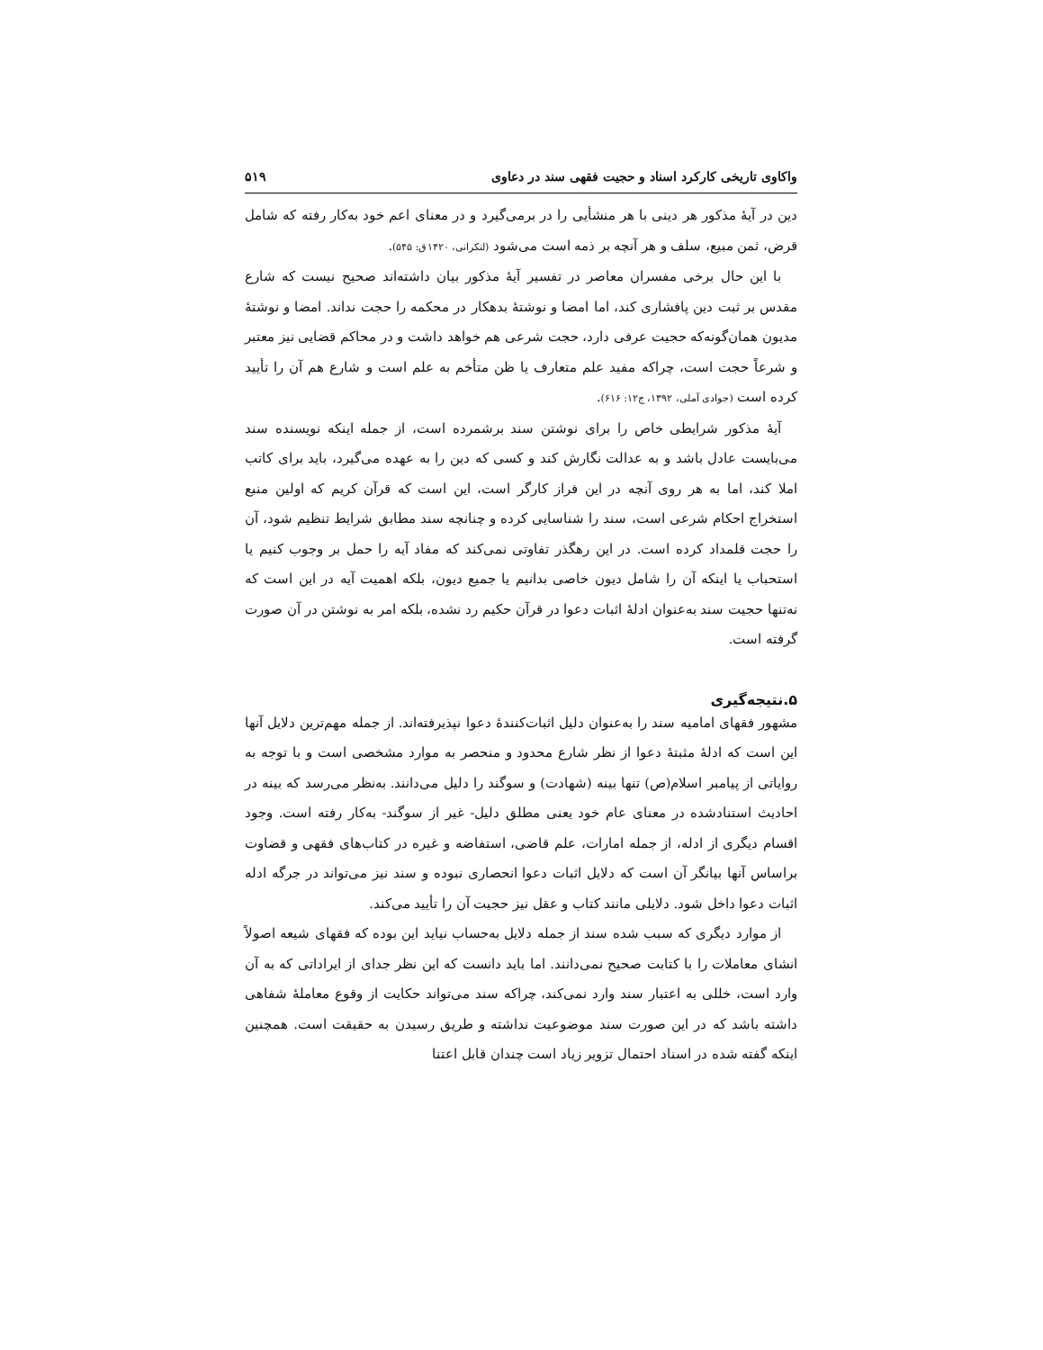واکاوی تاریخی کارکرد اسناد و حجیت فقهی سند در دعاوی ۵۱۹
دین در آیهٔ مذکور هر دینی با هر منشأیی را در برمی‌گیرد و در معنای اعم خود به‌کار رفته که شامل قرض، ثمن مبیع، سلف و هر آنچه بر ذمه است می‌شود (لنکرانی، ۱۴۲۰ق: ۵۴۵).
با این حال برخی مفسران معاصر در تفسیر آیهٔ مذکور بیان داشته‌اند صحیح نیست که شارع مقدس بر ثبت دین پافشاری کند، اما امضا و نوشتهٔ بدهکار در محکمه را حجت نداند. امضا و نوشتهٔ مدیون همان‌گونه‌که حجیت عرفی دارد، حجت شرعی هم خواهد داشت و در محاکم قضایی نیز معتبر و شرعاً حجت است، چراکه مفید علم متعارف یا ظن متأخم به علم است و شارع هم آن را تأیید کرده است (جوادی آملی، ۱۳۹۲، ج۱۲: ۶۱۶).
آیهٔ مذکور شرایطی خاص را برای نوشتن سند برشمرده است، از جمله اینکه نویسنده سند می‌بایست عادل باشد و به عدالت نگارش کند و کسی که دین را به عهده می‌گیرد، باید برای کاتب املا کند، اما به هر روی آنچه در این فراز کارگر است، این است که قرآن کریم که اولین منبع استخراج احکام شرعی است، سند را شناسایی کرده و چنانچه سند مطابق شرایط تنظیم شود، آن را حجت قلمداد کرده است. در این رهگذر تفاوتی نمی‌کند که مفاد آیه را حمل بر وجوب کنیم یا استحباب یا اینکه آن را شامل دیون خاصی بدانیم یا جمیع دیون، بلکه اهمیت آیه در این است که نه‌تنها حجیت سند به‌عنوان ادلهٔ اثبات دعوا در قرآن حکیم رد نشده، بلکه امر به نوشتن در آن صورت گرفته است.
۵.نتیجه‌گیری
مشهور فقهای امامیه سند را به‌عنوان دلیل اثبات‌کنندهٔ دعوا نپذیرفته‌اند. از جمله مهم‌ترین دلایل آنها این است که ادلهٔ مثبتهٔ دعوا از نظر شارع محدود و منحصر به موارد مشخصی است و با توجه به روایاتی از پیامبر اسلام(ص) تنها بینه (شهادت) و سوگند را دلیل می‌دانند. به‌نظر می‌رسد که بینه در احادیث استنادشده در معنای عام خود یعنی مطلق دلیل- غیر از سوگند- به‌کار رفته است. وجود اقسام دیگری از ادله، از جمله امارات، علم قاضی، استفاضه و غیره در کتاب‌های فقهی و قضاوت براساس آنها بیانگر آن است که دلایل اثبات دعوا انحصاری نبوده و سند نیز می‌تواند در جرگه ادله اثبات دعوا داخل شود. دلایلی مانند کتاب و عقل نیز حجیت آن را تأیید می‌کند.
از موارد دیگری که سبب شده سند از جمله دلایل به‌حساب نیاید این بوده که فقهای شیعه اصولاً انشای معاملات را با کتابت صحیح نمی‌دانند. اما باید دانست که این نظر جدای از ایراداتی که به آن وارد است، خللی به اعتبار سند وارد نمی‌کند، چراکه سند می‌تواند حکایت از وقوع معاملهٔ شفاهی داشته باشد که در این صورت سند موضوعیت نداشته و طریق رسیدن به حقیقت است. همچنین اینکه گفته شده در اسناد احتمال تزویر زیاد است چندان قابل اعتنا